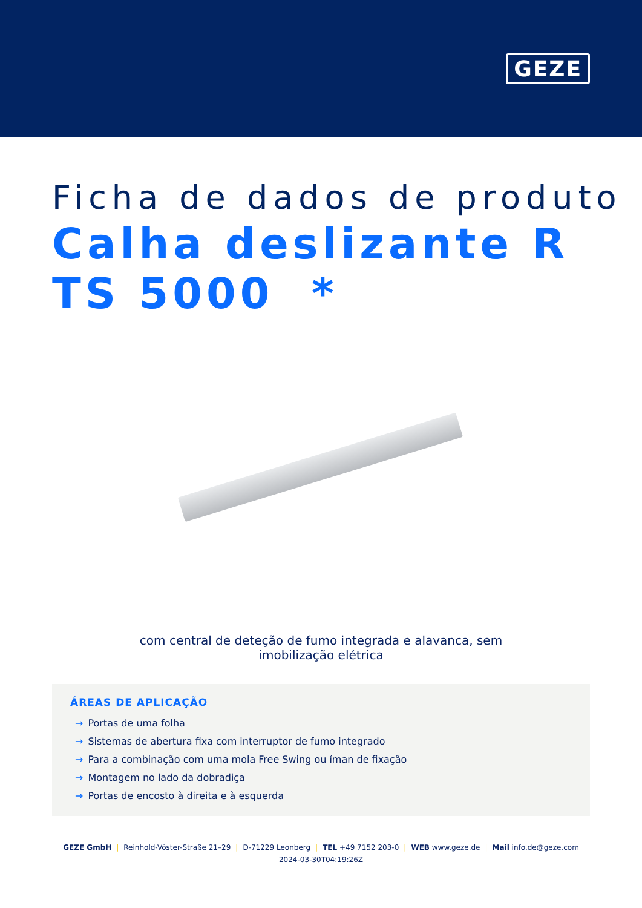GEZE
Ficha de dados de produto
Calha deslizante R TS 5000 *
com central de deteção de fumo integrada e alavanca, sem imobilização elétrica
ÁREAS DE APLICAÇÃO
→ Portas de uma folha
→ Sistemas de abertura fixa com interruptor de fumo integrado
→ Para a combinação com uma mola Free Swing ou íman de fixação
→ Montagem no lado da dobradiça
→ Portas de encosto à direita e à esquerda
GEZE GmbH | Reinhold-Vöster-Straße 21–29 | D-71229 Leonberg | TEL +49 7152 203-0 | WEB www.geze.de | Mail info.de@geze.com
2024-03-30T04:19:26Z